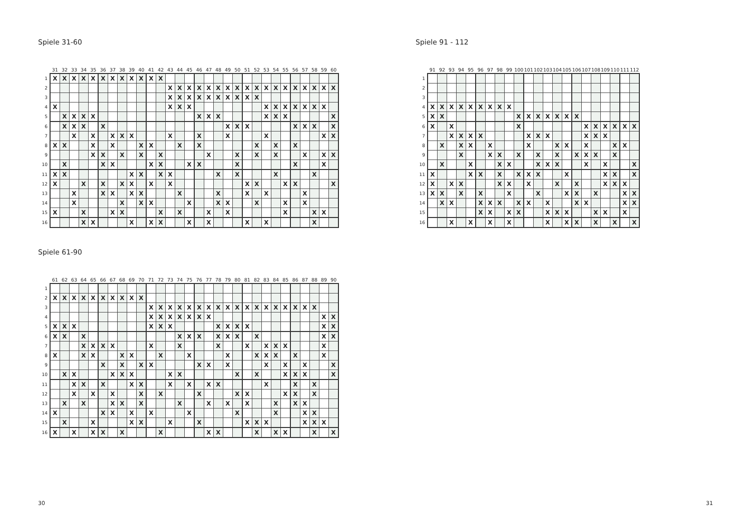Spiele 31-60
| | 31 | 32 | 33 | 34 | 35 | 36 | 37 | 38 | 39 | 40 | 41 | 42 | 43 | 44 | 45 | 46 | 47 | 48 | 49 | 50 | 51 | 52 | 53 | 54 | 55 | 56 | 57 | 58 | 59 | 60 |
| --- | --- | --- | --- | --- | --- | --- | --- | --- | --- | --- | --- | --- | --- | --- | --- | --- | --- | --- | --- | --- | --- | --- | --- | --- | --- | --- | --- | --- | --- | --- |
| 1 | X | X | X | X | X | X | X | X | X | X | X | X | | | | | | | | | | | | | | | | | | |
| 2 | | | | | | | | | | | | | X | X | X | X | X | X | X | X | X | X | X | X | X | X | X | X | X | X |
| 3 | | | | | | | | | | | | | X | X | X | X | X | X | X | X | X | X | | | | | | | | |
| 4 | X | | | | | | | | | | | | X | X | X | | | | | | | | X | X | X | X | X | X | X | |
| 5 | | X | X | X | X | | | | | | | | | | | X | X | X | | | | | X | X | X | | | | | X |
| 6 | | X | X | X | | X | | | | | | | | | | | | | X | X | X | | | | | X | X | X | | X |
| 7 | | | X | | X | | X | X | X | | | | X | | | X | | | X | | | | X | | | | | | X | X |
| 8 | X | X | | | X | | X | | | X | X | | | X | | X | | | | | | X | | X | | X | | | | |
| 9 | | | | | X | X | | X | | X | | X | | | | | X | | | X | | X | | X | | | X | | X | X |
| 10 | | X | | | | X | X | | | | X | X | | | X | X | | | | X | | | | | | X | | | X | |
| 11 | X | X | | | | | | | X | X | | X | X | | | | | X | | X | | | | X | | | | X | | |
| 12 | X | | | X | | X | | X | X | | X | | X | | | | | | | | X | X | | | X | X | | | | X |
| 13 | | | X | | | X | X | | X | X | | | | X | | | | X | | | X | | X | | | | X | | | |
| 14 | | | X | | | | | X | | X | X | | | | X | | | X | X | | | X | | | X | | X | | | |
| 15 | X | | | X | | | X | X | | | | X | | X | | | X | | X | | | | | | X | | | X | X | |
| 16 | | | | X | X | | | | X | | X | X | | | X | | X | | | | X | | X | | | | | X | | |
Spiele 61-90
| | 61 | 62 | 63 | 64 | 65 | 66 | 67 | 68 | 69 | 70 | 71 | 72 | 73 | 74 | 75 | 76 | 77 | 78 | 79 | 80 | 81 | 82 | 83 | 84 | 85 | 86 | 87 | 88 | 89 | 90 |
| --- | --- | --- | --- | --- | --- | --- | --- | --- | --- | --- | --- | --- | --- | --- | --- | --- | --- | --- | --- | --- | --- | --- | --- | --- | --- | --- | --- | --- | --- | --- |
| 1 | | | | | | | | | | | | | | | | | | | | | | | | | | | | | | |
| 2 | X | X | X | X | X | X | X | X | X | X | | | | | | | | | | | | | | | | | | | | |
| 3 | | | | | | | | | | | X | X | X | X | X | X | X | X | X | X | X | X | X | X | X | X | X | X | | |
| 4 | | | | | | | | | | | X | X | X | X | X | X | X | | | | | | | | | | | | X | X |
| 5 | X | X | X | | | | | | | | X | X | X | | | | | X | X | X | X | | | | | | | | X | X |
| 6 | X | X | | X | | | | | | | | | | X | X | X | | X | X | X | | X | | | | | | | X | X |
| 7 | | | | X | X | X | X | | | | X | | | X | | | | X | | | X | | X | X | X | | | | X | |
| 8 | X | | | X | X | | | X | X | | | X | | | X | | | | X | | | X | X | X | | X | | | X | |
| 9 | | | | | | X | | X | | X | X | | | | | X | X | | X | | | | X | | X | | X | | | X |
| 10 | | X | X | | | | X | X | X | | | | X | X | | | | | | X | | X | | | X | X | X | | | X |
| 11 | | | X | X | | X | | | X | X | | | X | | X | | X | X | | | | | X | | | X | | X | | |
| 12 | | | X | | X | | X | | | X | | X | | | | X | | | | X | X | | | | X | X | | X | | |
| 13 | | X | | X | | | X | X | | X | | | | X | | | X | | X | | X | | | X | | X | X | | | |
| 14 | X | | | | | X | X | | X | | X | | | | X | | | | | X | | | | X | | | X | X | | |
| 15 | | X | | | X | | | | X | X | | | X | | | X | | | | | X | X | X | | | | X | X | X | |
| 16 | X | | X | | X | X | | X | | | | X | | | | | X | X | | | | X | | X | X | | | X | | X |
Spiele 91 - 112
| | 91 | 92 | 93 | 94 | 95 | 96 | 97 | 98 | 99 | 100 | 101 | 102 | 103 | 104 | 105 | 106 | 107 | 108 | 109 | 110 | 111 | 112 |
| --- | --- | --- | --- | --- | --- | --- | --- | --- | --- | --- | --- | --- | --- | --- | --- | --- | --- | --- | --- | --- | --- | --- |
| 1 | | | | | | | | | | | | | | | | | | | | | | |
| 2 | | | | | | | | | | | | | | | | | | | | | | |
| 3 | | | | | | | | | | | | | | | | | | | | | | |
| 4 | X | X | X | X | X | X | X | X | X | | | | | | | | | | | | | |
| 5 | X | X | | | | | | | | X | X | X | X | X | X | X | | | | | | |
| 6 | X | | X | | | | | | | X | | | | | | | X | X | X | X | X | X |
| 7 | | | X | X | X | X | | | | | X | X | X | | | | X | X | X | | | |
| 8 | | X | | X | X | | X | | | | X | | | X | X | | X | | | X | X | |
| 9 | | | | X | | | X | X | | X | | X | | X | | X | X | X | | X | | |
| 10 | | X | | | X | | | X | X | | | X | X | X | | | X | | X | | | X |
| 11 | X | | | | X | X | | X | | X | X | X | | | X | | | | X | X | | X |
| 12 | X | | X | X | | | | X | X | | X | | | X | | X | | | X | X | X | |
| 13 | X | X | | X | | X | | | X | | | X | | | X | X | | X | | | X | X |
| 14 | | X | X | | | X | X | X | | X | X | | X | | | X | X | | | | X | X |
| 15 | | | | | | X | X | | X | X | | | X | X | X | | | X | X | | X | |
| 16 | | | X | | X | | X | | X | | | | X | | X | X | | X | | X | | X |
30 31